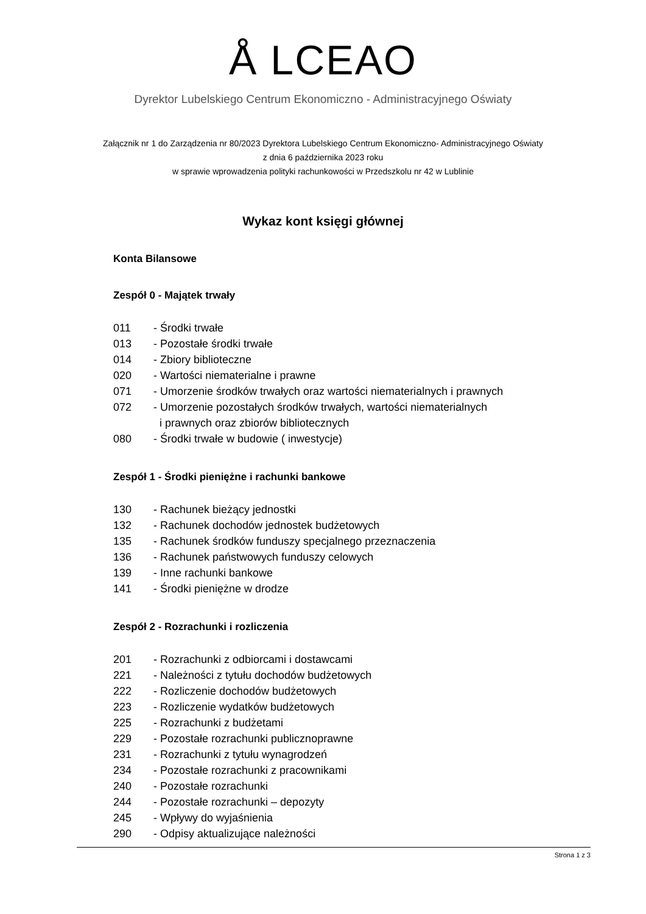Å LCEAO
Dyrektor Lubelskiego Centrum Ekonomiczno - Administracyjnego Oświaty
Załącznik nr 1 do Zarządzenia nr 80/2023 Dyrektora Lubelskiego Centrum Ekonomiczno- Administracyjnego Oświaty
z dnia 6 października 2023 roku
w sprawie wprowadzenia polityki rachunkowości w Przedszkolu nr 42 w Lublinie
Wykaz kont księgi głównej
Konta Bilansowe
Zespół 0 - Majątek trwały
011 - Środki trwałe
013 - Pozostałe środki trwałe
014 - Zbiory biblioteczne
020 - Wartości niematerialne i prawne
071 - Umorzenie środków trwałych oraz wartości niematerialnych i prawnych
072 - Umorzenie pozostałych środków trwałych, wartości niematerialnych
i prawnych oraz zbiorów bibliotecznych
080 - Środki trwałe w budowie ( inwestycje)
Zespół 1 - Środki pieniężne i rachunki bankowe
130 - Rachunek bieżący jednostki
132 - Rachunek dochodów jednostek budżetowych
135 - Rachunek środków funduszy specjalnego przeznaczenia
136 - Rachunek państwowych funduszy celowych
139 - Inne rachunki bankowe
141 - Środki pieniężne w drodze
Zespół 2 - Rozrachunki i rozliczenia
201 - Rozrachunki z odbiorcami i dostawcami
221 - Należności z tytułu dochodów budżetowych
222 - Rozliczenie dochodów budżetowych
223 - Rozliczenie wydatków budżetowych
225 - Rozrachunki z budżetami
229 - Pozostałe rozrachunki publicznoprawne
231 - Rozrachunki z tytułu wynagrodzeń
234 - Pozostałe rozrachunki z pracownikami
240 - Pozostałe rozrachunki
244 - Pozostałe rozrachunki – depozyty
245 - Wpływy do wyjaśnienia
290 - Odpisy aktualizujące należności
Strona 1 z 3